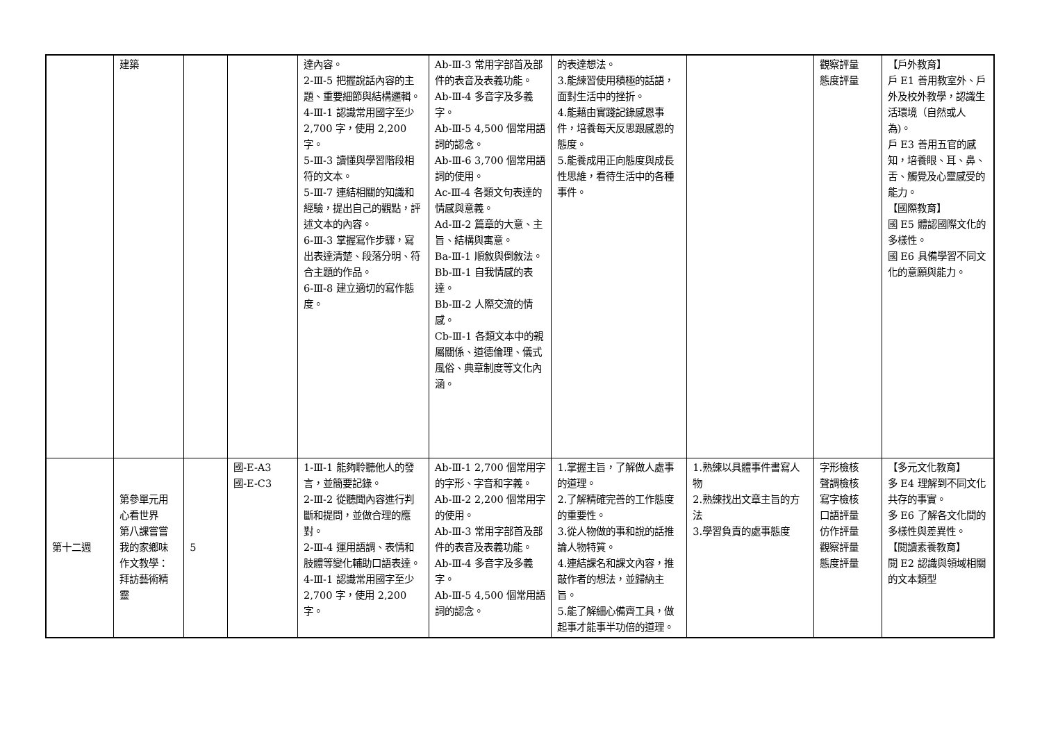| | 建築 | | | 達內容。 2-Ⅲ-5 把握說話內容的主題、重要細節與結構邏輯。 4-Ⅲ-1 認識常用國字至少 2,700 字，使用 2,200 字。 5-Ⅲ-3 讀懂與學習階段相符的文本。 5-Ⅲ-7 連結相關的知識和經驗，提出自己的觀點，評述文本的內容。 6-Ⅲ-3 掌握寫作步驟，寫出表達清楚、段落分明、符合主題的作品。 6-Ⅲ-8 建立適切的寫作態度。 | Ab-Ⅲ-3 常用字部首及部件的表音及表義功能。 Ab-Ⅲ-4 多音字及多義字。 Ab-Ⅲ-5 4,500 個常用語詞的認念。 Ab-Ⅲ-6 3,700 個常用語詞的使用。 Ac-Ⅲ-4 各類文句表達的情感與意義。 Ad-Ⅲ-2 篇章的大意、主旨、結構與寓意。 Ba-Ⅲ-1 順敘與倒敘法。 Bb-Ⅲ-1 自我情感的表達。 Bb-Ⅲ-2 人際交流的情感。 Cb-Ⅲ-1 各類文本中的親屬關係、道德倫理、儀式風俗、典章制度等文化內涵。 | 的表達想法。 3.能練習使用積極的話語，面對生活中的挫折。 4.能藉由實踐記錄感恩事件，培養每天反思跟感恩的態度。 5.能養成用正向態度與成長性思維，看待生活中的各種事件。 | | 觀察評量 態度評量 | 【戶外教育】 戶 E1 善用教室外、戶外及校外教學，認識生活環境（自然或人為)。 戶 E3 善用五官的感知，培養眼、耳、鼻、舌、觸覺及心靈感受的能力。 【國際教育】 國 E5 體認國際文化的多樣性。 國 E6 具備學習不同文化的意願與能力。 |
| 第十二週 | 第參單元用心看世界 第八課嘗嘗我的家鄉味 作文教學： 拜訪藝術精靈 | 5 | 國-E-A3 國-E-C3 | 1-Ⅲ-1 能夠聆聽他人的發言，並簡要記錄。 2-Ⅲ-2 從聽聞內容進行判斷和提問，並做合理的應對。 2-Ⅲ-4 運用語調、表情和肢體等變化輔助口語表達。 4-Ⅲ-1 認識常用國字至少 2,700 字，使用 2,200 字。 | Ab-Ⅲ-1 2,700 個常用字的字形、字音和字義。 Ab-Ⅲ-2 2,200 個常用字的使用。 Ab-Ⅲ-3 常用字部首及部件的表音及表義功能。 Ab-Ⅲ-4 多音字及多義字。 Ab-Ⅲ-5 4,500 個常用語詞的認念。 | 1.掌握主旨，了解做人處事的道理。 2.了解精確完善的工作態度的重要性。 3.從人物做的事和說的話推論人物特質。 4.連結課名和課文內容，推敲作者的想法，並歸納主旨。 5.能了解細心備齊工具，做起事才能事半功倍的道理。 | 1.熟練以具體事件書寫人物 2.熟練找出文章主旨的方法 3.學習負責的處事態度 | 字形檢核 聲調檢核 寫字檢核 口語評量 仿作評量 觀察評量 態度評量 | 【多元文化教育】 多 E4 理解到不同文化共存的事實。 多 E6 了解各文化間的多樣性與差異性。 【閱讀素養教育】 閱 E2 認識與領域相關的文本類型 |